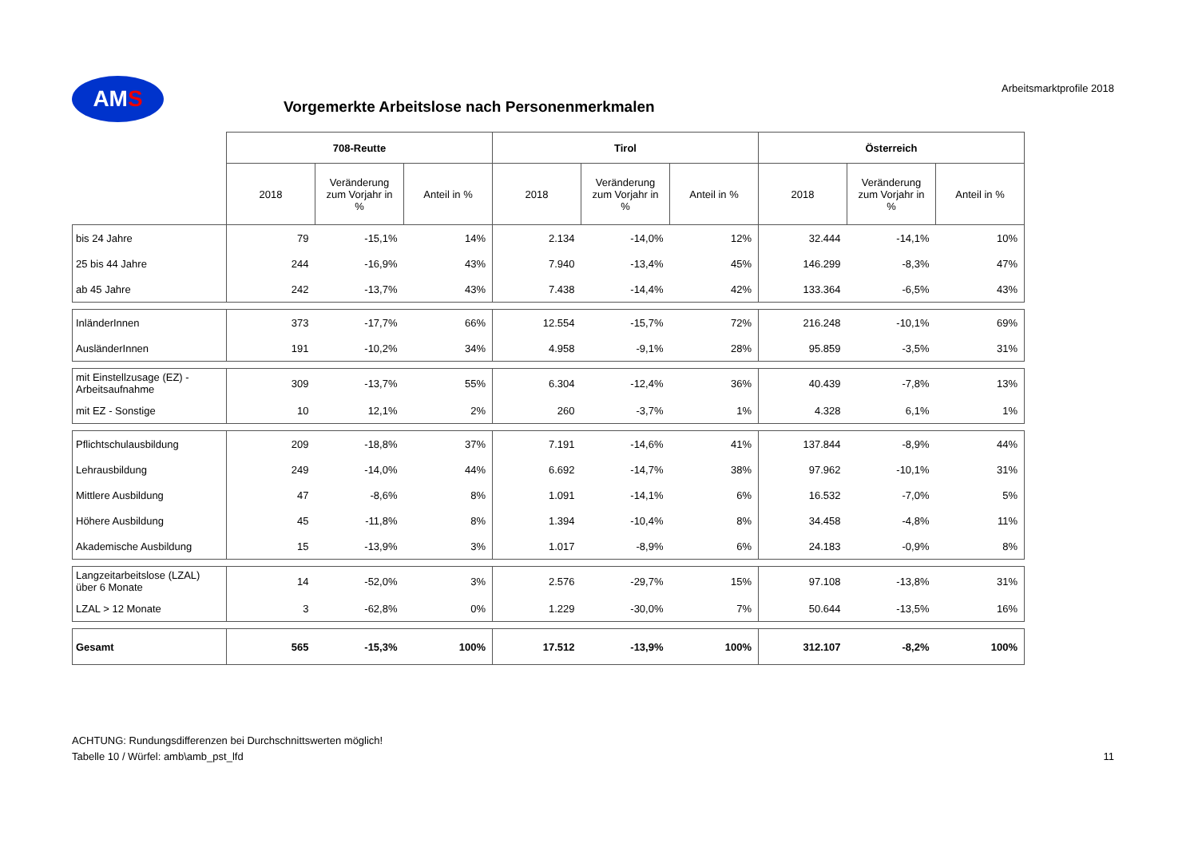AMS
Vorgemerkte Arbeitslose nach Personenmerkmalen
Arbeitsmarktprofile 2018
| | 708-Reutte | | | Tirol | | | Österreich | | |
| --- | --- | --- | --- | --- | --- | --- | --- | --- | --- |
| | 2018 | Veränderung zum Vorjahr in % | Anteil in % | 2018 | Veränderung zum Vorjahr in % | Anteil in % | 2018 | Veränderung zum Vorjahr in % | Anteil in % |
| bis 24 Jahre | 79 | -15,1% | 14% | 2.134 | -14,0% | 12% | 32.444 | -14,1% | 10% |
| 25 bis 44 Jahre | 244 | -16,9% | 43% | 7.940 | -13,4% | 45% | 146.299 | -8,3% | 47% |
| ab 45 Jahre | 242 | -13,7% | 43% | 7.438 | -14,4% | 42% | 133.364 | -6,5% | 43% |
| InländerInnen | 373 | -17,7% | 66% | 12.554 | -15,7% | 72% | 216.248 | -10,1% | 69% |
| AusländerInnen | 191 | -10,2% | 34% | 4.958 | -9,1% | 28% | 95.859 | -3,5% | 31% |
| mit Einstellzusage (EZ) - Arbeitsaufnahme | 309 | -13,7% | 55% | 6.304 | -12,4% | 36% | 40.439 | -7,8% | 13% |
| mit EZ - Sonstige | 10 | 12,1% | 2% | 260 | -3,7% | 1% | 4.328 | 6,1% | 1% |
| Pflichtschulausbildung | 209 | -18,8% | 37% | 7.191 | -14,6% | 41% | 137.844 | -8,9% | 44% |
| Lehrausbildung | 249 | -14,0% | 44% | 6.692 | -14,7% | 38% | 97.962 | -10,1% | 31% |
| Mittlere Ausbildung | 47 | -8,6% | 8% | 1.091 | -14,1% | 6% | 16.532 | -7,0% | 5% |
| Höhere Ausbildung | 45 | -11,8% | 8% | 1.394 | -10,4% | 8% | 34.458 | -4,8% | 11% |
| Akademische Ausbildung | 15 | -13,9% | 3% | 1.017 | -8,9% | 6% | 24.183 | -0,9% | 8% |
| Langzeitarbeitslose (LZAL) über 6 Monate | 14 | -52,0% | 3% | 2.576 | -29,7% | 15% | 97.108 | -13,8% | 31% |
| LZAL > 12 Monate | 3 | -62,8% | 0% | 1.229 | -30,0% | 7% | 50.644 | -13,5% | 16% |
| Gesamt | 565 | -15,3% | 100% | 17.512 | -13,9% | 100% | 312.107 | -8,2% | 100% |
ACHTUNG: Rundungsdifferenzen bei Durchschnittswerten möglich!
Tabelle 10 / Würfel: amb\amb_pst_lfd 11